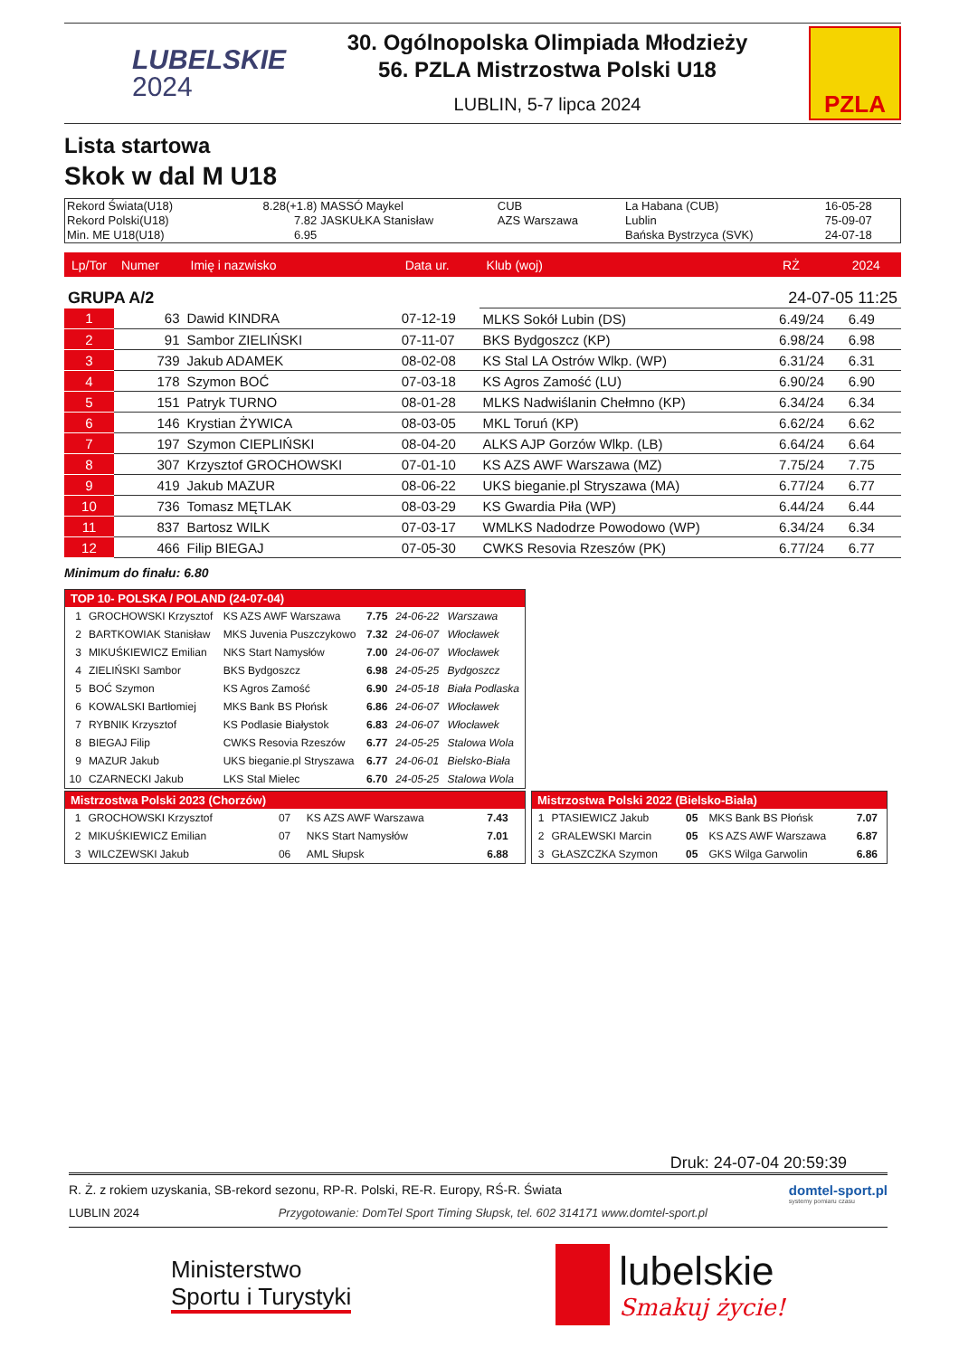LUBELSKIE
2024
30. Ogólnopolska Olimpiada Młodzieży
56. PZLA Mistrzostwa Polski U18
LUBLIN, 5-7 lipca 2024
PZLA
Lista startowa
Skok w dal M U18
| Rekord Świata(U18) | 8.28(+1.8) | MASSÓ Maykel | CUB | La Habana (CUB) | 16-05-28 |
| Rekord Polski(U18) | 7.82 | JASKUŁKA Stanisław | AZS Warszawa | Lublin | 75-09-07 |
| Min. ME U18(U18) | 6.95 | | | Bańska Bystrzyca (SVK) | 24-07-18 |
| Lp/Tor | Numer | Imię i nazwisko | Data ur. | Klub (woj) | RŻ | 2024 |
| --- | --- | --- | --- | --- | --- | --- |
| GRUPA A/2 | | | | 24-07-05 11:25 | | |
| 1 | 63 | Dawid KINDRA | 07-12-19 | MLKS Sokół Lubin (DS) | 6.49/24 | 6.49 |
| 2 | 91 | Sambor ZIELIŃSKI | 07-11-07 | BKS Bydgoszcz (KP) | 6.98/24 | 6.98 |
| 3 | 739 | Jakub ADAMEK | 08-02-08 | KS Stal LA Ostrów Wlkp. (WP) | 6.31/24 | 6.31 |
| 4 | 178 | Szymon BOĆ | 07-03-18 | KS Agros Zamość (LU) | 6.90/24 | 6.90 |
| 5 | 151 | Patryk TURNO | 08-01-28 | MLKS Nadwiślanin Chełmno (KP) | 6.34/24 | 6.34 |
| 6 | 146 | Krystian ŻYWICA | 08-03-05 | MKL Toruń (KP) | 6.62/24 | 6.62 |
| 7 | 197 | Szymon CIEPLIŃSKI | 08-04-20 | ALKS AJP Gorzów Wlkp. (LB) | 6.64/24 | 6.64 |
| 8 | 307 | Krzysztof GROCHOWSKI | 07-01-10 | KS AZS AWF Warszawa (MZ) | 7.75/24 | 7.75 |
| 9 | 419 | Jakub MAZUR | 08-06-22 | UKS bieganie.pl Stryszawa (MA) | 6.77/24 | 6.77 |
| 10 | 736 | Tomasz MĘTLAK | 08-03-29 | KS Gwardia Piła (WP) | 6.44/24 | 6.44 |
| 11 | 837 | Bartosz WILK | 07-03-17 | WMLKS Nadodrze Powodowo (WP) | 6.34/24 | 6.34 |
| 12 | 466 | Filip BIEGAJ | 07-05-30 | CWKS Resovia Rzeszów (PK) | 6.77/24 | 6.77 |
Minimum do finału: 6.80
| TOP 10- POLSKA / POLAND (24-07-04) | | | | | |
| --- | --- | --- | --- | --- | --- |
| 1 | GROCHOWSKI Krzysztof | KS AZS AWF Warszawa | 7.75 | 24-06-22 | Warszawa |
| 2 | BARTKOWIAK Stanisław | MKS Juvenia Puszczykowo | 7.32 | 24-06-07 | Włocławek |
| 3 | MIKUŚKIEWICZ Emilian | NKS Start Namysłów | 7.00 | 24-06-07 | Włocławek |
| 4 | ZIELIŃSKI Sambor | BKS Bydgoszcz | 6.98 | 24-05-25 | Bydgoszcz |
| 5 | BOĆ Szymon | KS Agros Zamość | 6.90 | 24-05-18 | Biała Podlaska |
| 6 | KOWALSKI Bartłomiej | MKS Bank BS Płońsk | 6.86 | 24-06-07 | Włocławek |
| 7 | RYBNIK Krzysztof | KS Podlasie Białystok | 6.83 | 24-06-07 | Włocławek |
| 8 | BIEGAJ Filip | CWKS Resovia Rzeszów | 6.77 | 24-05-25 | Stalowa Wola |
| 9 | MAZUR Jakub | UKS bieganie.pl Stryszawa | 6.77 | 24-06-01 | Bielsko-Biała |
| 10 | CZARNECKI Jakub | LKS Stal Mielec | 6.70 | 24-05-25 | Stalowa Wola |
| Mistrzostwa Polski 2023 (Chorzów) | | | | |
| --- | --- | --- | --- | --- |
| 1 | GROCHOWSKI Krzysztof | 07 | KS AZS AWF Warszawa | 7.43 |
| 2 | MIKUŚKIEWICZ Emilian | 07 | NKS Start Namysłów | 7.01 |
| 3 | WILCZEWSKI Jakub | 06 | AML Słupsk | 6.88 |
| Mistrzostwa Polski 2022 (Bielsko-Biała) | | | | |
| --- | --- | --- | --- | --- |
| 1 | PTASIEWICZ Jakub | 05 | MKS Bank BS Płońsk | 7.07 |
| 2 | GRALEWSKI Marcin | 05 | KS AZS AWF Warszawa | 6.87 |
| 3 | GŁASZCZKA Szymon | 05 | GKS Wilga Garwolin | 6.86 |
Druk: 24-07-04 20:59:39
R. Ż. z rokiem uzyskania, SB-rekord sezonu, RP-R. Polski, RE-R. Europy, RŚ-R. Świata
LUBLIN 2024 Przygotowanie: DomTel Sport Timing Słupsk, tel. 602 314171 www.domtel-sport.pl
domtel-sport.pl
systemy pomiaru czasu
Ministerstwo
Sportu i Turystyki
lubelskie
Smakuj życie!